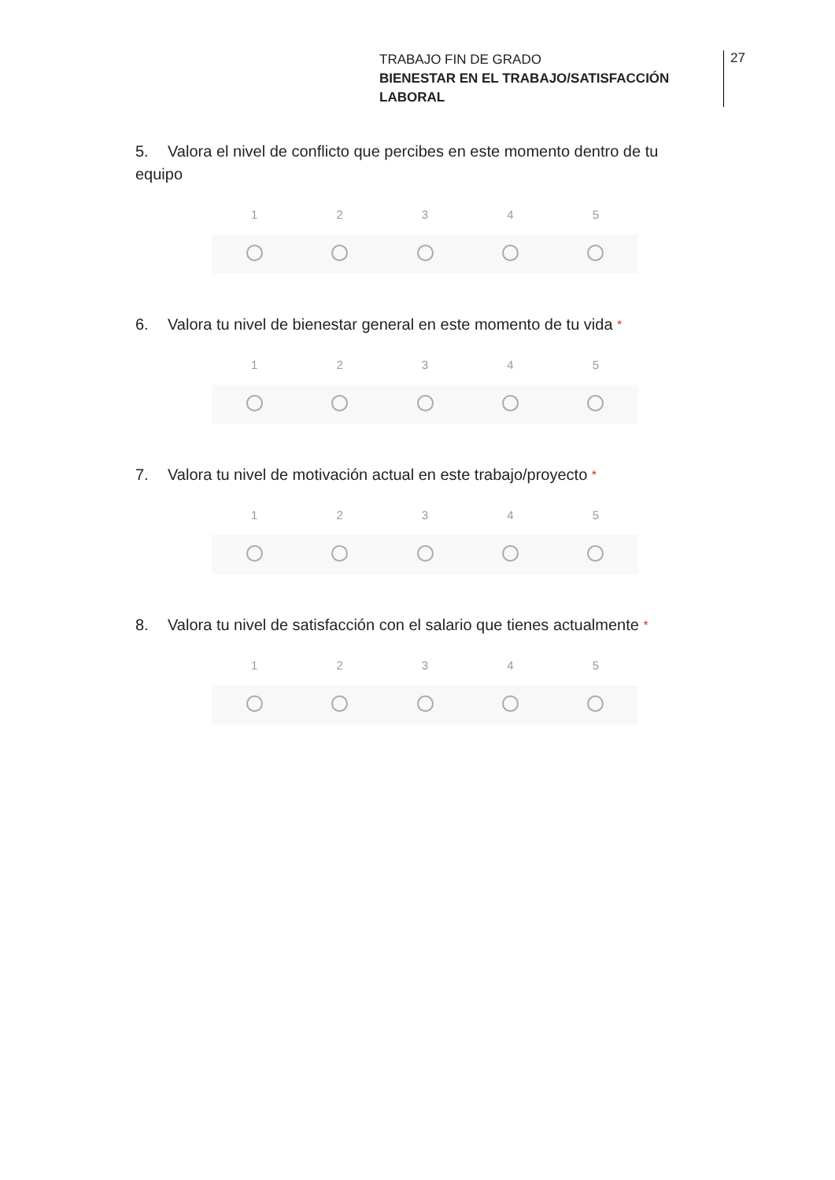TRABAJO FIN DE GRADO
BIENESTAR EN EL TRABAJO/SATISFACCIÓN LABORAL
27
5. Valora el nivel de conflicto que percibes en este momento dentro de tu equipo
1 2 3 4 5
6. Valora tu nivel de bienestar general en este momento de tu vida *
1 2 3 4 5
7. Valora tu nivel de motivación actual en este trabajo/proyecto *
1 2 3 4 5
8. Valora tu nivel de satisfacción con el salario que tienes actualmente *
1 2 3 4 5